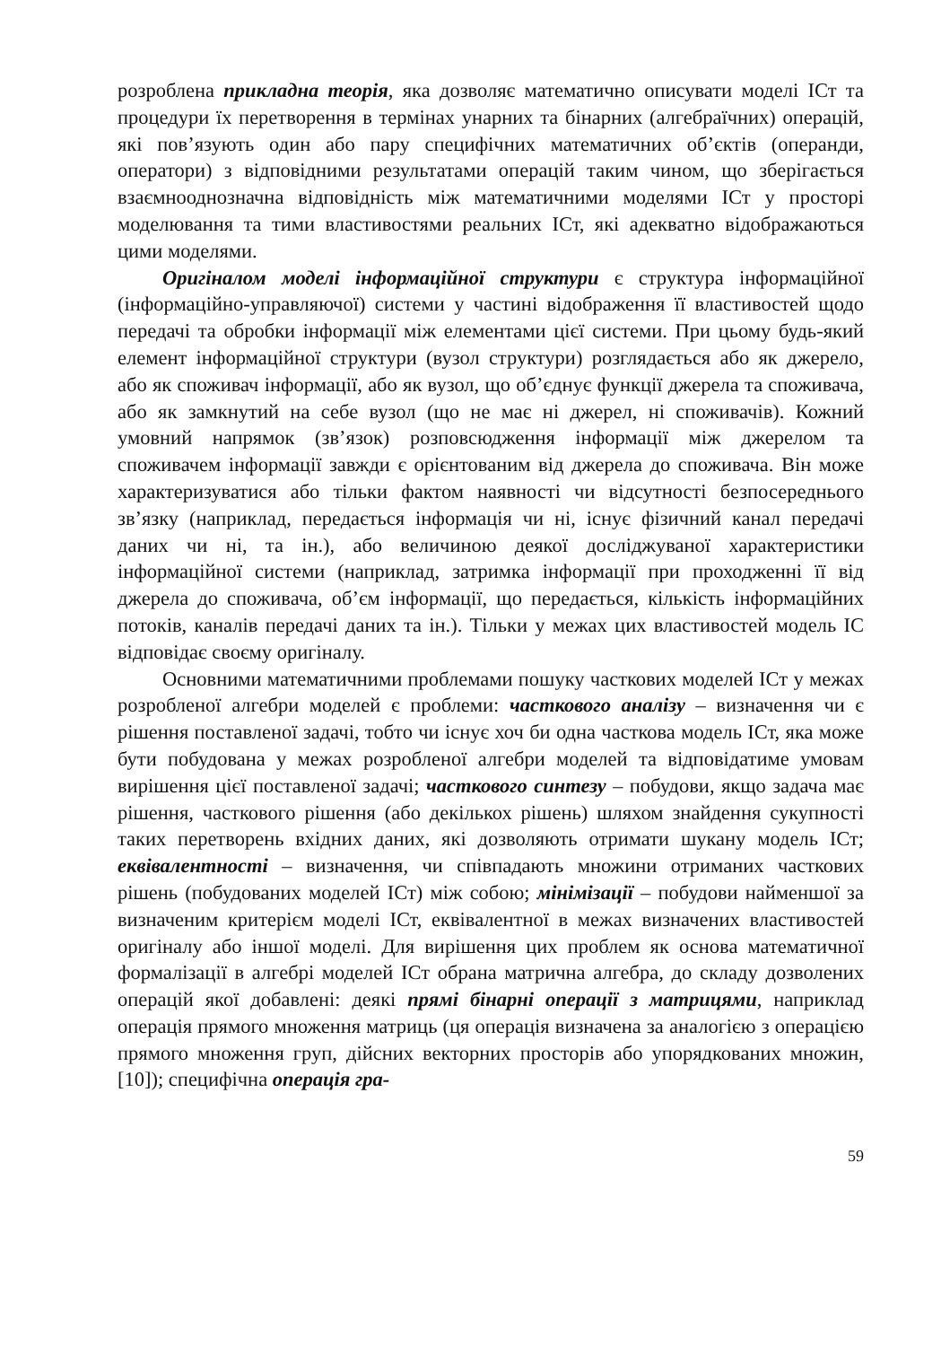розроблена прикладна теорія, яка дозволяє математично описувати моделі ІСт та процедури їх перетворення в термінах унарних та бінарних (алгебраїчних) операцій, які пов’язують один або пару специфічних математичних об’єктів (операнди, оператори) з відповідними результатами операцій таким чином, що зберігається взаємнооднозначна відповідність між математичними моделями ІСт у просторі моделювання та тими властивостями реальних ІСт, які адекватно відображаються цими моделями.
Оригіналом моделі інформаційної структури є структура інформаційної (інформаційно-управляючої) системи у частині відображення її властивостей щодо передачі та обробки інформації між елементами цієї системи. При цьому будь-який елемент інформаційної структури (вузол структури) розглядається або як джерело, або як споживач інформації, або як вузол, що об’єднує функції джерела та споживача, або як замкнутий на себе вузол (що не має ні джерел, ні споживачів). Кожний умовний напрямок (зв’язок) розповсюдження інформації між джерелом та споживачем інформації завжди є орієнтованим від джерела до споживача. Він може характеризуватися або тільки фактом наявності чи відсутності безпосереднього зв’язку (наприклад, передається інформація чи ні, існує фізичний канал передачі даних чи ні, та ін.), або величиною деякої досліджуваної характеристики інформаційної системи (наприклад, затримка інформації при проходженні її від джерела до споживача, об’єм інформації, що передається, кількість інформаційних потоків, каналів передачі даних та ін.). Тільки у межах цих властивостей модель ІС відповідає своєму оригіналу.
Основними математичними проблемами пошуку часткових моделей ІСт у межах розробленої алгебри моделей є проблеми: часткового аналізу – визначення чи є рішення поставленої задачі, тобто чи існує хоч би одна часткова модель ІСт, яка може бути побудована у межах розробленої алгебри моделей та відповідатиме умовам вирішення цієї поставленої задачі; часткового синтезу – побудови, якщо задача має рішення, часткового рішення (або декількох рішень) шляхом знайдення сукупності таких перетворень вхідних даних, які дозволяють отримати шукану модель ІСт; еквівалентності – визначення, чи співпадають множини отриманих часткових рішень (побудованих моделей ІСт) між собою; мінімізації – побудови найменшої за визначеним критерієм моделі ІСт, еквівалентної в межах визначених властивостей оригіналу або іншої моделі. Для вирішення цих проблем як основа математичної формалізації в алгебрі моделей ІСт обрана матрична алгебра, до складу дозволених операцій якої добавлені: деякі прямі бінарні операції з матрицями, наприклад операція прямого множення матриць (ця операція визначена за аналогією з операцією прямого множення груп, дійсних векторних просторів або упорядкованих множин, [10]); специфічна операція гра-
59